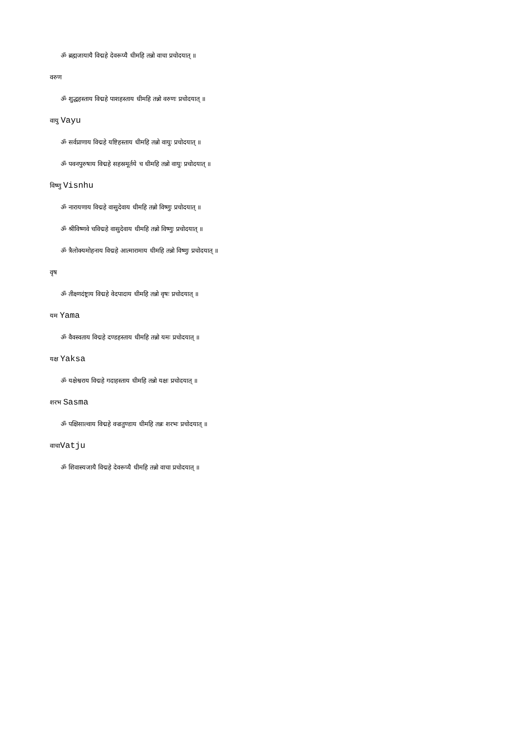ॐ ब्रह्मजायायै विद्महे देवरूप्यै धीमहि तन्नो वाचा प्रचोदयात् ॥
वरुण
ॐ शुद्धहस्ताय विद्महे पाशहस्ताय धीमहि तन्नो वरुणः प्रचोदयात् ॥
वायु Vayu
ॐ सर्वप्राणाय विद्महे यष्टिहस्ताय धीमहि तन्नो वायुः प्रचोदयात् ॥
ॐ पवनपुरुषाय विद्महे सहस्रमूर्तये च धीमहि तन्नो वायुः प्रचोदयात् ॥
विष्णु Visnhu
ॐ नारायणाय विद्महे वासुदेवाय धीमहि तन्नो विष्णुः प्रचोदयात् ॥
ॐ श्रीविष्णवे चविद्महे वासुदेवाय धीमहि तन्नो विष्णुः प्रचोदयात् ॥
ॐ त्रैलोक्यमोहनाय विद्महे आत्मारामाय धीमहि तन्नो विष्णुः प्रचोदयात् ॥
वृष
ॐ तीक्ष्णदंष्ट्राय विद्महे वेदपादाय धीमहि तन्नो वृषः प्रचोदयात् ॥
यम Yama
ॐ वैवस्वताय विद्महे दण्डहस्ताय धीमहि तन्नो यमः प्रचोदयात् ॥
यक्ष Yaksa
ॐ यक्षेश्वराय विद्महे गदाहस्ताय धीमहि तन्नो यक्षः प्रचोदयात् ॥
शरभ Sasma
ॐ पक्षिसाल्वाय विद्महे वज्रतुण्डाय धीमहि तन्नः शरभः प्रचोदयात् ॥
वाचाVatju
ॐ शिवास्यजायै विद्महे देवरूप्यै धीमहि तन्नो वाचा प्रचोदयात् ॥